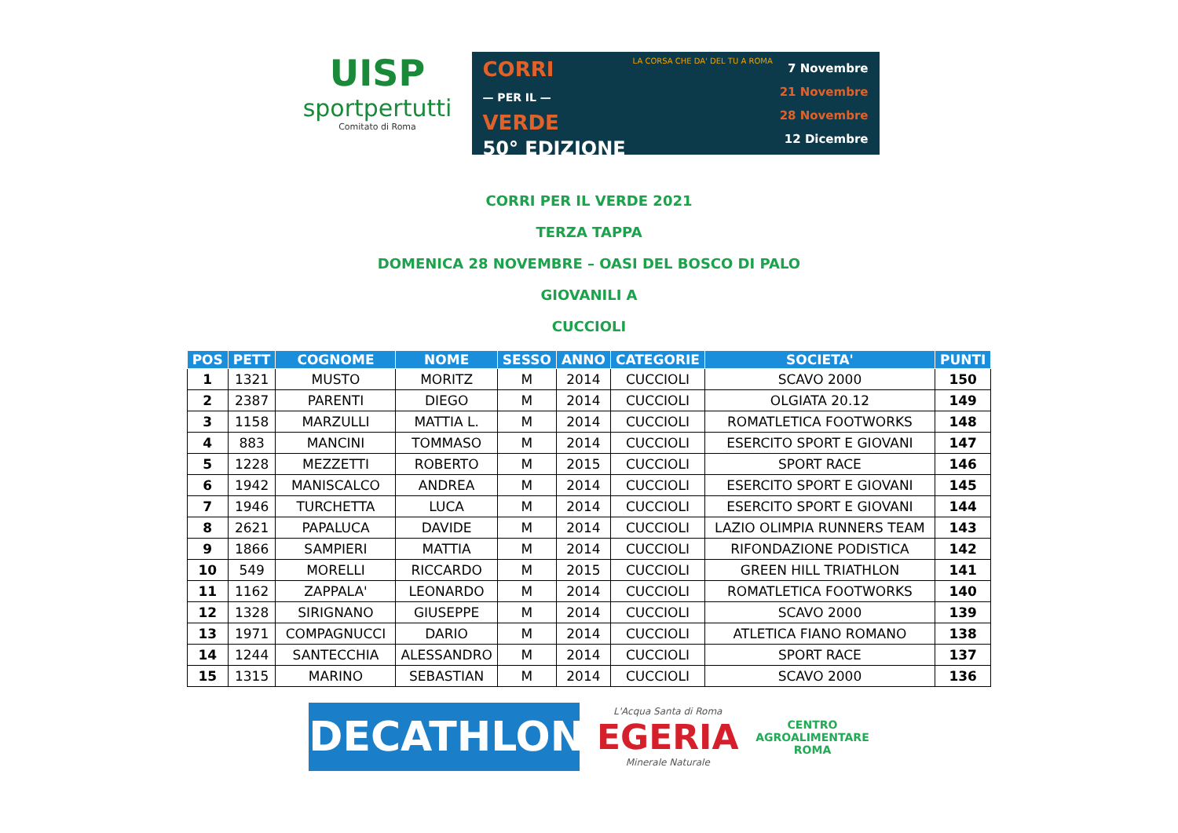UISP
sportpertutti
Comitato di Roma
CORRI
— PER IL —
VERDE
50° EDIZIONE
LA CORSA CHE DA' DEL TU A ROMA
7 Novembre
21 Novembre
28 Novembre
12 Dicembre
CORRI PER IL VERDE 2021
TERZA TAPPA
DOMENICA 28 NOVEMBRE – OASI DEL BOSCO DI PALO
GIOVANILI A
CUCCIOLI
| POS | PETT | COGNOME | NOME | SESSO | ANNO | CATEGORIE | SOCIETA' | PUNTI |
| --- | --- | --- | --- | --- | --- | --- | --- | --- |
| 1 | 1321 | MUSTO | MORITZ | M | 2014 | CUCCIOLI | SCAVO 2000 | 150 |
| 2 | 2387 | PARENTI | DIEGO | M | 2014 | CUCCIOLI | OLGIATA 20.12 | 149 |
| 3 | 1158 | MARZULLI | MATTIA L. | M | 2014 | CUCCIOLI | ROMATLETICA FOOTWORKS | 148 |
| 4 | 883 | MANCINI | TOMMASO | M | 2014 | CUCCIOLI | ESERCITO SPORT E GIOVANI | 147 |
| 5 | 1228 | MEZZETTI | ROBERTO | M | 2015 | CUCCIOLI | SPORT RACE | 146 |
| 6 | 1942 | MANISCALCO | ANDREA | M | 2014 | CUCCIOLI | ESERCITO SPORT E GIOVANI | 145 |
| 7 | 1946 | TURCHETTA | LUCA | M | 2014 | CUCCIOLI | ESERCITO SPORT E GIOVANI | 144 |
| 8 | 2621 | PAPALUCA | DAVIDE | M | 2014 | CUCCIOLI | LAZIO OLIMPIA RUNNERS TEAM | 143 |
| 9 | 1866 | SAMPIERI | MATTIA | M | 2014 | CUCCIOLI | RIFONDAZIONE PODISTICA | 142 |
| 10 | 549 | MORELLI | RICCARDO | M | 2015 | CUCCIOLI | GREEN HILL TRIATHLON | 141 |
| 11 | 1162 | ZAPPALA' | LEONARDO | M | 2014 | CUCCIOLI | ROMATLETICA FOOTWORKS | 140 |
| 12 | 1328 | SIRIGNANO | GIUSEPPE | M | 2014 | CUCCIOLI | SCAVO 2000 | 139 |
| 13 | 1971 | COMPAGNUCCI | DARIO | M | 2014 | CUCCIOLI | ATLETICA FIANO ROMANO | 138 |
| 14 | 1244 | SANTECCHIA | ALESSANDRO | M | 2014 | CUCCIOLI | SPORT RACE | 137 |
| 15 | 1315 | MARINO | SEBASTIAN | M | 2014 | CUCCIOLI | SCAVO 2000 | 136 |
DECATHLON
L'Acqua Santa di Roma
EGERIA
Minerale Naturale
CENTRO
AGROALIMENTARE
ROMA